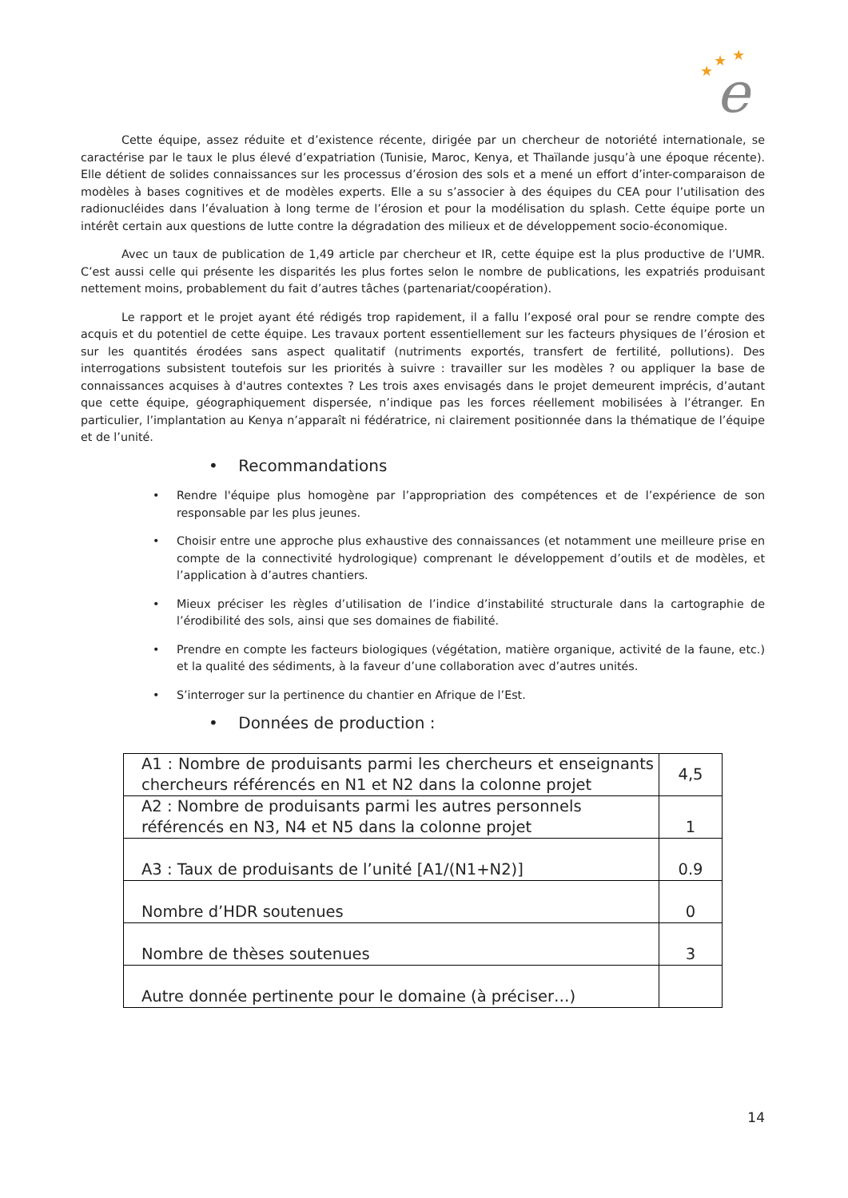★
★
★
e
Cette équipe, assez réduite et d’existence récente, dirigée par un chercheur de notoriété internationale, se caractérise par le taux le plus élevé d’expatriation (Tunisie, Maroc, Kenya, et Thaïlande jusqu’à une époque récente). Elle détient de solides connaissances sur les processus d’érosion des sols et a mené un effort d’inter-comparaison de modèles à bases cognitives et de modèles experts. Elle a su s’associer à des équipes du CEA pour l’utilisation des radionucléides dans l’évaluation à long terme de l’érosion et pour la modélisation du splash. Cette équipe porte un intérêt certain aux questions de lutte contre la dégradation des milieux et de développement socio-économique.
Avec un taux de publication de 1,49 article par chercheur et IR, cette équipe est la plus productive de l’UMR. C’est aussi celle qui présente les disparités les plus fortes selon le nombre de publications, les expatriés produisant nettement moins, probablement du fait d’autres tâches (partenariat/coopération).
Le rapport et le projet ayant été rédigés trop rapidement, il a fallu l’exposé oral pour se rendre compte des acquis et du potentiel de cette équipe. Les travaux portent essentiellement sur les facteurs physiques de l’érosion et sur les quantités érodées sans aspect qualitatif (nutriments exportés, transfert de fertilité, pollutions). Des interrogations subsistent toutefois sur les priorités à suivre : travailler sur les modèles ? ou appliquer la base de connaissances acquises à d'autres contextes ? Les trois axes envisagés dans le projet demeurent imprécis, d’autant que cette équipe, géographiquement dispersée, n’indique pas les forces réellement mobilisées à l’étranger. En particulier, l’implantation au Kenya n’apparaît ni fédératrice, ni clairement positionnée dans la thématique de l’équipe et de l’unité.
• Recommandations
• Rendre l'équipe plus homogène par l’appropriation des compétences et de l’expérience de son responsable par les plus jeunes.
• Choisir entre une approche plus exhaustive des connaissances (et notamment une meilleure prise en compte de la connectivité hydrologique) comprenant le développement d’outils et de modèles, et l’application à d’autres chantiers.
• Mieux préciser les règles d’utilisation de l’indice d’instabilité structurale dans la cartographie de l’érodibilité des sols, ainsi que ses domaines de fiabilité.
• Prendre en compte les facteurs biologiques (végétation, matière organique, activité de la faune, etc.) et la qualité des sédiments, à la faveur d’une collaboration avec d’autres unités.
• S’interroger sur la pertinence du chantier en Afrique de l’Est.
• Données de production :
| A1 : Nombre de produisants parmi les chercheurs et enseignants chercheurs référencés en N1 et N2 dans la colonne projet | 4,5 |
| A2 : Nombre de produisants parmi les autres personnels référencés en N3, N4 et N5 dans la colonne projet | 1 |
| A3 : Taux de produisants de l’unité [A1/(N1+N2)] | 0.9 |
| Nombre d’HDR soutenues | 0 |
| Nombre de thèses soutenues | 3 |
| Autre donnée pertinente pour le domaine (à préciser…) | |
14